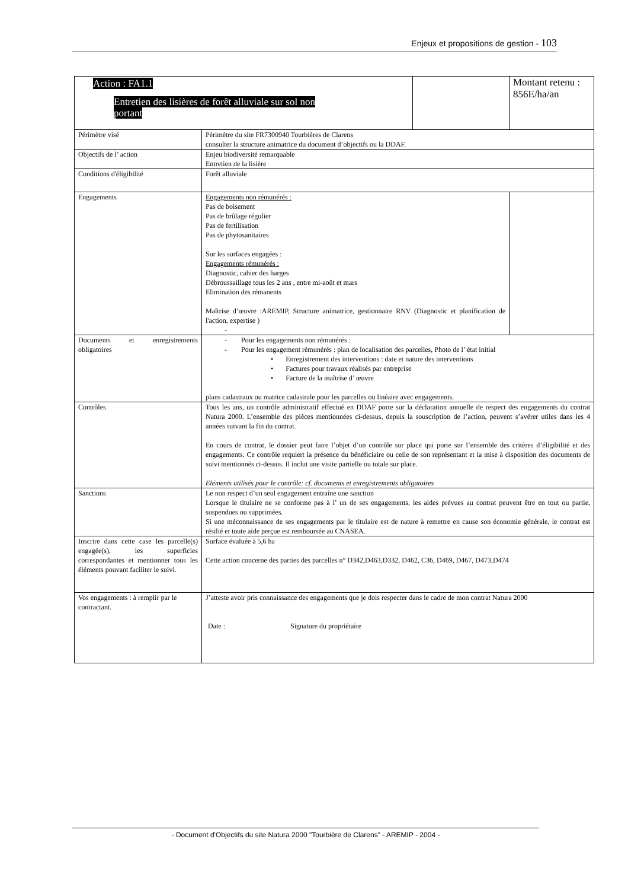Enjeux et propositions de gestion - 103
| Action : FA1.1 Entretien des lisières de forêt alluviale sur sol non portant | | | Montant retenu : 856E/ha/an | |
| Périmètre visé | Périmètre du site FR7300940 Tourbières de Clarens consulter la structure animatrice du document d’objectifs ou la DDAF. | | | |
| Objectifs de l’ action | Enjeu biodiversité remarquable Entretien de la lisière | | | |
| Conditions d'éligibilité | Forêt alluviale | | | |
| Engagements | Engagements non rémunérés : Pas de boisement Pas de brûlage régulier Pas de fertilisation Pas de phytosanitaires Sur les surfaces engagées : Engagements rémunérés : Diagnostic, cahier des harges Débroussaillage tous les 2 ans , entre mi-août et mars Elimination des rémanents Maîtrise d’œuvre :AREMIP, Structure animatrice, gestionnaire RNV (Diagnostic et planification de l'action, expertise ) - | | | |
| Documents et enregistrements obligatoires | - Pour les engagements non rémunérés : - Pour les engagement rémunérés : plan de localisation des parcelles, Photo de l’ état initial • Enregistrement des interventions : date et nature des interventions • Factures pour travaux réalisés par entreprise • Facture de la maîtrise d’ œuvre plans cadastraux ou matrice cadastrale pour les parcelles ou linéaire avec engagements. | | | |
| Contrôles | Tous les ans, un contrôle administratif effectué en DDAF porte sur la déclaration annuelle de respect des engagements du contrat Natura 2000. L’ensemble des pièces mentionnées ci-dessus, depuis la souscription de l’action, peuvent s’avérer utiles dans les 4 années suivant la fin du contrat. En cours de contrat, le dossier peut faire l’objet d’un contrôle sur place qui porte sur l’ensemble des critères d’éligibilité et des engagements. Ce contrôle requiert la présence du bénéficiaire ou celle de son représentant et la mise à disposition des documents de suivi mentionnés ci-dessus. Il inclut une visite partielle ou totale sur place. Eléments utilisés pour le contrôle: cf. documents et enregistrements obligatoires | | | |
| Sanctions | Le non respect d’un seul engagement entraîne une sanction Lorsque le titulaire ne se conforme pas à l’ un de ses engagements, les aides prévues au contrat peuvent être en tout ou partie, suspendues ou supprimées. Si une méconnaissance de ses engagements par le titulaire est de nature à remettre en cause son économie générale, le contrat est résilié et toute aide perçue est remboursée au CNASEA. | | | |
| Inscrire dans cette case les parcelle(s) engagée(s), les superficies correspondantes et mentionner tous les éléments pouvant faciliter le suivi. | Surface évaluée à 5,6 ha Cette action concerne des parties des parcelles n° D342,D463,D332, D462, C36, D469, D467, D473,D474 | | | |
| Vos engagements : à remplir par le contractant. | J’atteste avoir pris connaissance des engagements que je dois respecter dans le cadre de mon contrat Natura 2000 Date : Signature du propriétaire | | | |
- Document d'Objectifs du site Natura 2000 "Tourbière de Clarens" - AREMIP - 2004 -